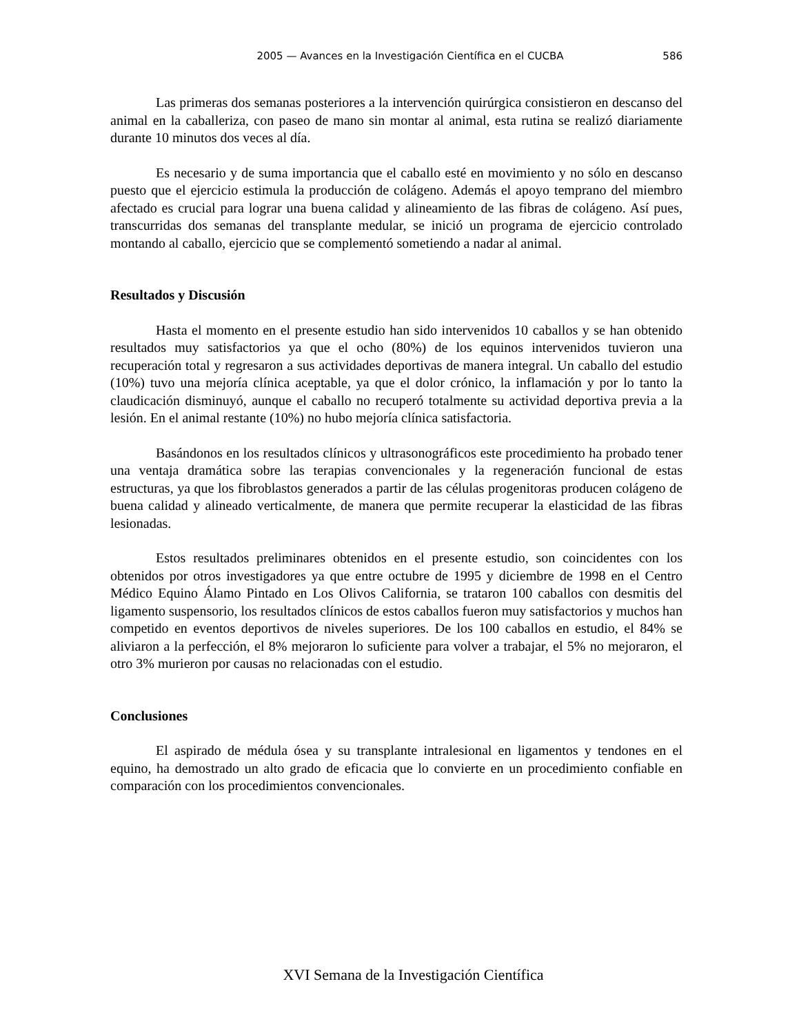2005 — Avances en la Investigación Científica en el CUCBA 586
Las primeras dos semanas posteriores a la intervención quirúrgica consistieron en descanso del animal en la caballeriza, con paseo de mano sin montar al animal, esta rutina se realizó diariamente durante 10 minutos dos veces al día.
Es necesario y de suma importancia que el caballo esté en movimiento y no sólo en descanso puesto que el ejercicio estimula la producción de colágeno. Además el apoyo temprano del miembro afectado es crucial para lograr una buena calidad y alineamiento de las fibras de colágeno. Así pues, transcurridas dos semanas del transplante medular, se inició un programa de ejercicio controlado montando al caballo, ejercicio que se complementó sometiendo a nadar al animal.
Resultados y Discusión
Hasta el momento en el presente estudio han sido intervenidos 10 caballos y se han obtenido resultados muy satisfactorios ya que el ocho (80%) de los equinos intervenidos tuvieron una recuperación total y regresaron a sus actividades deportivas de manera integral. Un caballo del estudio (10%) tuvo una mejoría clínica aceptable, ya que el dolor crónico, la inflamación y por lo tanto la claudicación disminuyó, aunque el caballo no recuperó totalmente su actividad deportiva previa a la lesión. En el animal restante (10%) no hubo mejoría clínica satisfactoria.
Basándonos en los resultados clínicos y ultrasonográficos este procedimiento ha probado tener una ventaja dramática sobre las terapias convencionales y la regeneración funcional de estas estructuras, ya que los fibroblastos generados a partir de las células progenitoras producen colágeno de buena calidad y alineado verticalmente, de manera que permite recuperar la elasticidad de las fibras lesionadas.
Estos resultados preliminares obtenidos en el presente estudio, son coincidentes con los obtenidos por otros investigadores ya que entre octubre de 1995 y diciembre de 1998 en el Centro Médico Equino Álamo Pintado en Los Olivos California, se trataron 100 caballos con desmitis del ligamento suspensorio, los resultados clínicos de estos caballos fueron muy satisfactorios y muchos han competido en eventos deportivos de niveles superiores. De los 100 caballos en estudio, el 84% se aliviaron a la perfección, el 8% mejoraron lo suficiente para volver a trabajar, el 5% no mejoraron, el otro 3% murieron por causas no relacionadas con el estudio.
Conclusiones
El aspirado de médula ósea y su transplante intralesional en ligamentos y tendones en el equino, ha demostrado un alto grado de eficacia que lo convierte en un procedimiento confiable en comparación con los procedimientos convencionales.
XVI Semana de la Investigación Científica